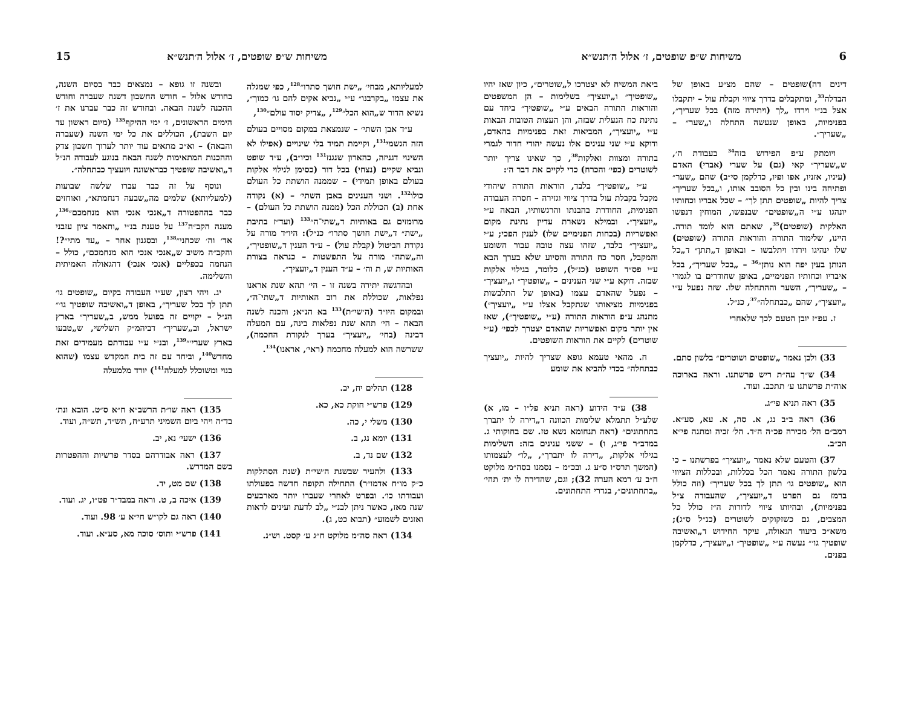6 משיחות ש״פ שופטים, ז׳ אלול ה׳תנש״א
דינים דה)שופטים – שהם מצ״ע באופן של הבדלה<sup>33</sup>, ומתקבלים בדרך ציווי וקבלת עול – יתקבלו אצל בנ״י וירדו „לך (ויתירה מזה) בכל שעריך״, בפנימיות, באופן שנעשה התחלה ו„שער״ – „שעריך״.
ויומתק ע״פ הפירוש בזה<sup>34</sup> בעבודת ה׳, ש„שעריך״ קאי (גם) על שערי (אברי) האדם (עיניו, אזניו, אפו ופיו, כדלקמן סי״ב) שהם „שער״ ופתיחה בינו ובין כל הסובב אותו, ו„בכל שעריך״ צריך להיות „שופטים תתן לך״ – שכל אבריו וכחותיו יונהגו ע״י ה„שופטים״ שבנפשו, המוחין דנפשו האלקית (שופטים)<sup>35</sup>, שאתם הוא לומד תורה. היינו, שלימוד התורה והוראות התורה (שופטים) שלו ינהיגו וירדו ויתלבשו – ובאופן ד„תתן״ ד„כל הנותן בעין יפה הוא נותן״<sup>36</sup> – „בכל שעריך״, בכל איבריו וכחותיו הפנימיים, באופן שחודרים בו לגמרי – „שעריך״, השער וההתחלה שלו. שזה נפעל ע״י „יועציך״, שהם „כבתחלה״<sup>37</sup>, כנ״ל.
ז. עפ״ז יובן הטעם לכך שלאחרי
33) ולכן נאמר „שופטים ושוטרים״ בלשון סתם.
34) ש״ך עה״ת ריש פרשתנו. וראה בארוכה אוה״ת פרשתנו ע׳ תתכב. ועוד.
35) ראה תניא פי״ג.
36) ראה ב״ב נג, א. סה, א. עא, סע״א. רמב״ם הל׳ מכירה פכ״ה ה״ד. הל׳ זכיה ומתנה פי״א הכ״ב.
37) והטעם שלא נאמר „יועציך״ בפרשתנו – כי בלשון התורה נאמר הכל בכללות, ובכללות הציווי הוא „שופטים גו׳ תתן לך בכל שעריך״ (וזה כולל ברמז גם הפרט ד„יועציך״, שהעבודה צ״ל בפנימיות), ובהיותו ציווי לדורות ה״ז כולל כל המצבים, גם כשזקוקים לשוטרים (כנ״ל ס״ג); משא״כ ביעוד הגאולה, עיקר החידוש ד„ואשיבה שופטיך גו׳״ נעשה ע״י „שופטיך״ ו„יועציך״, כדלקמן בפנים.
ביאת המשיח לא יצטרכו ל„שוטרים״, כיון שאז יהיו „שופטיך״ ו„יועציך״ בשלימות – הן המשפטים והוראות התורה הבאים ע״י „שופטיך״ ביחד עם נתינת כח הנעלית שבזה, והן העצות הטובות הבאות ע״י „יועציך״, המביאות זאת בפנימיות בהאדם, ודוקא ע״י שני ענינים אלו נעשה יהודי חדור לגמרי בתורה ומצוות ואלקות<sup>38</sup>, כך שאינו צריך יותר לשוטרים (כפי׳ והכרח) כדי לקיים את דבר ה׳:
ע״י „שופטיך״ בלבד, הוראות התורה שיהודי מקבל בקבלת עול בדרך ציווי וגזירה – חסרה העבודה הפנימית, החודרת בהבנתו והרגשותיו, הבאה ע״י „יועציך״. ובמילא נשארת עדיין נתינת מקום ואפשריות (בכחות הפנימיים שלו) לענין הפכי; ע״י „יועציך״ בלבד, שזהו עצה טובה עבור השומע והמקבל, חסר כח התורה והסיוע שלא בערך הבא ע״י פס״ד השופט (כנ״ל), כלומר, בגילוי אלקות שבזה. דוקא ע״י שני הענינים – „שופטיך״ ו„יועציך״ – נפעל שהאדם עצמו (באופן של התלבשות בפנימיות מציאותו שנתקבל אצלו ע״י „יועציך״) מתנהג ע״פ הוראות התורה (ע״י „שופטיך״), שאז אין יותר מקום ואפשריות שהאדם יצטרך לכפי׳ (ע״י שוטרים) לקיים את הוראות השופטים.
ח. מהאי טעמא גופא שצריך להיות „יועציך כבתחלה״ בכדי להביא את שומע
38) ע״ד הידוע (ראה תניא פל״ו – מו, א) שלע״ל תתמלא שלימות הכוונה ד„דירה לו יתברך בתחתונים״ (ראה תנחומא נשא טז. שם בחוקותי ג. במדב״ר פי״ג, ו) – ששני ענינים בזה: השלימות בגילוי אלקות, „דירה לו יתברך״, „לו״ לעצמותו (המשך תרס״ו ס״ע ג. ובכ״מ – נסמנו בסה״מ מלוקט ח״ב ע׳ רמא הערה 32); וגם, שהדירה לו ית׳ תהי׳ „בתחתונים״, בגדרי התחתונים.
משיחות ש״פ שופטים, ז׳ אלול ה׳תנש״א 15
למעליותא, מבחי׳ „ישת חושך סתרו״<sup>128</sup>, כפי שמגלה את עצמו „בקרבנו״ ע״י „נביא אקים להם גו׳ כמוך״, נשיא הדור ש„הוא הכל״<sup>129</sup>, „צדיק יסוד עולם״<sup>130</sup>,
ע״ד אבן השתי׳ – שנמצאת במקום מסויים בעולם הזה הגשמי<sup>131</sup>, וקיימת תמיד בלי שינויים (אפילו לא השינוי דגניזה, כהארון שנגנז<sup>131</sup> וכיו״ב), ע״ד שופט ונביא שקיים (נצחי) בכל דור (כסימן לגילוי אלקות בעולם באופן תמידי) – שממנה הושתת כל העולם כולו<sup>132</sup>. ושני הענינים באבן השתי׳ – (א) נקודה אחת (ב) הכוללת הכל (ממנה הושתת כל העולם) – מרומזים גם באותיות ד„שתי־ה״<sup>133</sup> (ועד״ז בתיבת „ישת״ ד„ישת חושך סתרו״ כנ״ל): היו״ד מורה על נקודת הביטול (קבלת עול) – ע״ד הענין ד„שופטיך״, וה„שתה״ מורה על התפשטות – כנראה בצורת האותיות ש, ת וה׳ – ע״ד הענין ד„יועציך״.
ובהדגשה יתירה בשנה זו – הי׳ תהא שנת אראנו נפלאות, שכוללת את רוב האותיות ד„שתי־ה״, ובמקום היו״ד (ה׳שי״ת)<sup>133</sup> בא הנ״א; והכנה לשנה הבאה – הי׳ תהא שנת נפלאות בינה, עם המעלה דבינה (בחי׳ „יועציך״ בערך לנקודת החכמה), ששרשה הוא למעלה מחכמה (ראי׳, אראנו)<sup>134</sup>.
128) תהלים יח, יב.
129) פרש״י חוקת כא, כא.
130) משלי י, כה.
131) יומא נג, ב.
132) שם נד, ב.
133) ולהעיר שבשנת ה׳שי״ת (שנת הסתלקות כ״ק מו״ח אדמו״ר) התחילה תקופה חדשה בפעולתו ועבודתו כו׳. ובפרט לאחרי שעברו יותר מארבעים שנה מאז, כאשר ניתן לבנ״י „לב לדעת ועינים לראות ואזנים לשמוע״ (תבוא כט, ג).
134) ראה סה״מ מלוקט ח״ג ע׳ קסט. וש״נ.
ובשנה זו גופא – נמצאים כבר בסיום השנה, בחודש אלול – חודש החשבון דשנה שעברה וחודש ההכנה לשנה הבאה. ובחודש זה כבר עברנו את ז׳ הימים הראשונים, ז׳ ימי ההיקף<sup>135</sup> (מיום ראשון עד יום השבת), הכוללים את כל ימי השנה (שעברה והבאה) – וא״כ מתאים עוד יותר לערוך חשבון צדק וההכנות המתאימות לשנה הבאה בנוגע לעבודה הנ״ל ד„ואשיבה שופטיך כבראשונה ויועציך כבתחלה״.
ונוסף על זה כבר עברו שלשה שבועות (למעליותא) שלמים מה„שבעה דנחמתא״, ואוחזים כבר בההפטורה ד„אנכי אנכי הוא מנחמכם״<sup>136</sup>, מענה הקב״ה<sup>137</sup> על טענת בנ״י „ותאמר ציון עזבני אד׳ וה׳ שכחני״<sup>138</sup>, ובסגנון אחר – „עד מתי״?! והקב״ה משיב ש„אנכי אנכי הוא מנחמכם״, כולל – הנחמה בכפליים (אנכי אנכי) דהגאולה האמיתית והשלימה.
יג. ויהי רצון, שע״י העבודה בקיום „שופטים גו׳ תתן לך בכל שעריך״, באופן ד„ואשיבה שופטיך גו׳״ הנ״ל – יקויים זה בפועל ממש, ב„שעריך״ בארץ ישראל, וב„שעריך״ דביהמ״ק השלישי, ש„טבעו בארץ שערי׳״<sup>139</sup>, ובנ״י ע״י עבודתם מעמידים זאת מחדש<sup>140</sup>, וביחד עם זה בית המקדש עצמו (שהוא בנוי ומשוכלל למעלה<sup>141</sup>) יורד מלמעלה
135) ראה שו״ת הרשב״א ח״א ס״ט. הובא ונת׳ בד״ה ויהי ביום השמיני תרע״ח, תש״ד, תש״ה, ועוד.
136) ישעי׳ נא, יב.
137) ראה אבודרהם בסדר פרשיות וההפטרות בשם המדרש.
138) שם מט, יד.
139) איכה ב, ט. וראה במבד״ר פט״ו, יג. ועוד.
140) ראה גם לקו״ש חי״א ע׳ 98. ועוד.
141) פרש״י ותוס׳ סוכה מא, סע״א. ועוד.